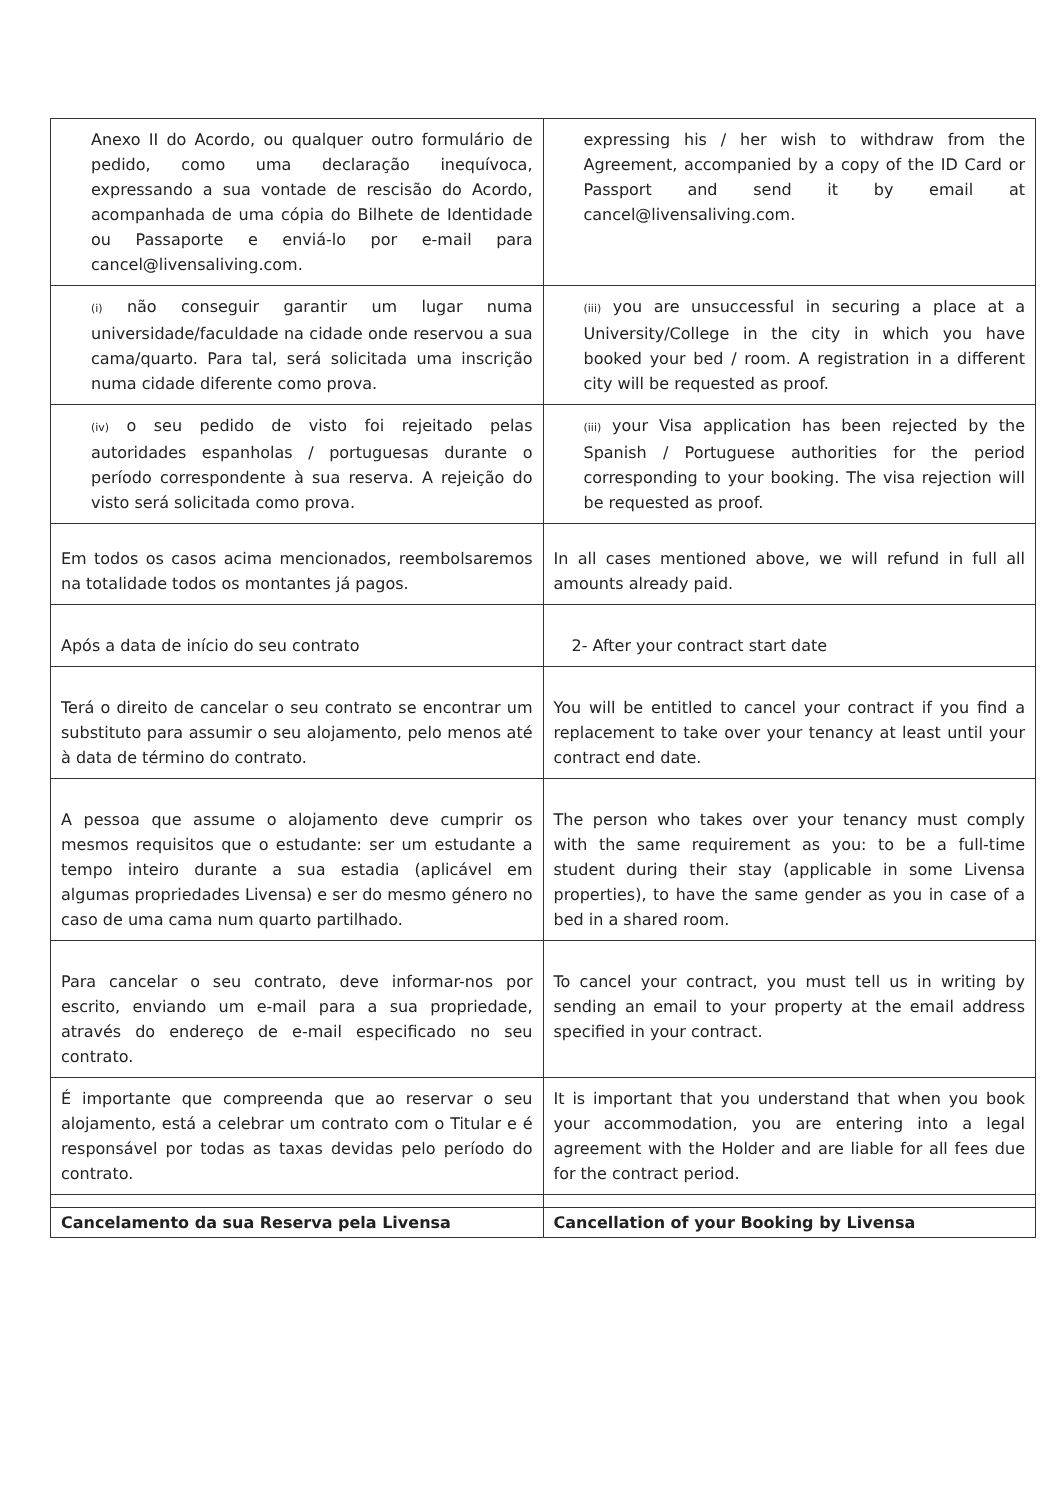| Anexo II do Acordo, ou qualquer outro formulário de pedido, como uma declaração inequívoca, expressando a sua vontade de rescisão do Acordo, acompanhada de uma cópia do Bilhete de Identidade ou Passaporte e enviá-lo por e-mail para cancel@livensaliving.com. | expressing his / her wish to withdraw from the Agreement, accompanied by a copy of the ID Card or Passport and send it by email at cancel@livensaliving.com. |
| (i) não conseguir garantir um lugar numa universidade/faculdade na cidade onde reservou a sua cama/quarto. Para tal, será solicitada uma inscrição numa cidade diferente como prova. | (iii) you are unsuccessful in securing a place at a University/College in the city in which you have booked your bed / room. A registration in a different city will be requested as proof. |
| (iv) o seu pedido de visto foi rejeitado pelas autoridades espanholas / portuguesas durante o período correspondente à sua reserva. A rejeição do visto será solicitada como prova. | (iii) your Visa application has been rejected by the Spanish / Portuguese authorities for the period corresponding to your booking. The visa rejection will be requested as proof. |
| Em todos os casos acima mencionados, reembolsaremos na totalidade todos os montantes já pagos. | In all cases mentioned above, we will refund in full all amounts already paid. |
| Após a data de início do seu contrato | 2- After your contract start date |
| Terá o direito de cancelar o seu contrato se encontrar um substituto para assumir o seu alojamento, pelo menos até à data de término do contrato. | You will be entitled to cancel your contract if you find a replacement to take over your tenancy at least until your contract end date. |
| A pessoa que assume o alojamento deve cumprir os mesmos requisitos que o estudante: ser um estudante a tempo inteiro durante a sua estadia (aplicável em algumas propriedades Livensa) e ser do mesmo género no caso de uma cama num quarto partilhado. | The person who takes over your tenancy must comply with the same requirement as you: to be a full-time student during their stay (applicable in some Livensa properties), to have the same gender as you in case of a bed in a shared room. |
| Para cancelar o seu contrato, deve informar-nos por escrito, enviando um e-mail para a sua propriedade, através do endereço de e-mail especificado no seu contrato. | To cancel your contract, you must tell us in writing by sending an email to your property at the email address specified in your contract. |
| É importante que compreenda que ao reservar o seu alojamento, está a celebrar um contrato com o Titular e é responsável por todas as taxas devidas pelo período do contrato. | It is important that you understand that when you book your accommodation, you are entering into a legal agreement with the Holder and are liable for all fees due for the contract period. |
| Cancelamento da sua Reserva pela Livensa | Cancellation of your Booking by Livensa |